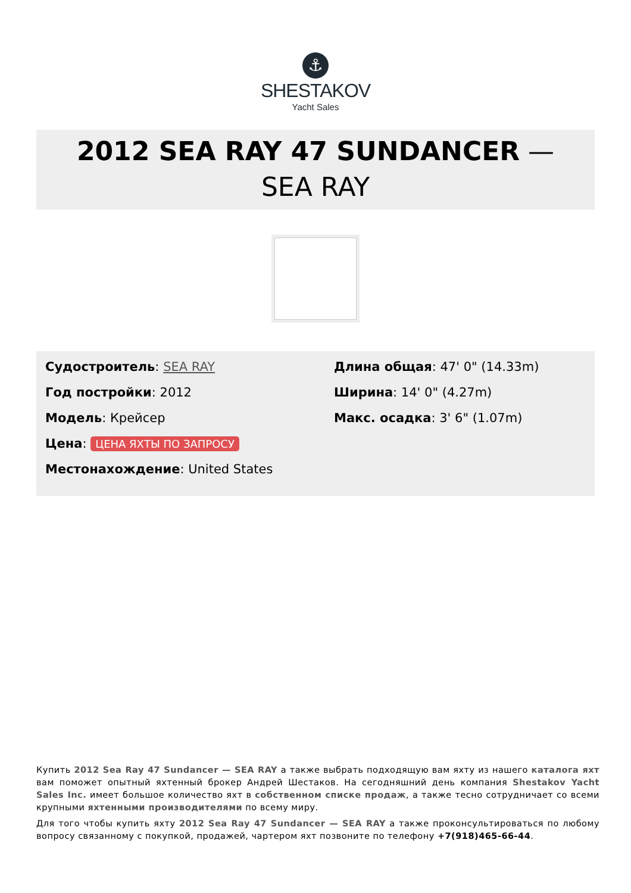⚓
SHESTAKOV
Yacht Sales
2012 SEA RAY 47 SUNDANCER —
SEA RAY
Судостроитель: SEA RAY
Год постройки: 2012
Модель: Крейсер
Цена: ЦЕНА ЯХТЫ ПО ЗАПРОСУ
Местонахождение: United States
Длина общая: 47' 0" (14.33m)
Ширина: 14' 0" (4.27m)
Макс. осадка: 3' 6" (1.07m)
Купить 2012 Sea Ray 47 Sundancer — SEA RAY а также выбрать подходящую вам яхту из нашего каталога яхт вам поможет опытный яхтенный брокер Андрей Шестаков. На сегодняшний день компания Shestakov Yacht Sales Inc. имеет большое количество яхт в собственном списке продаж, а также тесно сотрудничает со всеми крупными яхтенными производителями по всему миру.
Для того чтобы купить яхту 2012 Sea Ray 47 Sundancer — SEA RAY а также проконсультироваться по любому вопросу связанному с покупкой, продажей, чартером яхт позвоните по телефону +7(918)465-66-44.